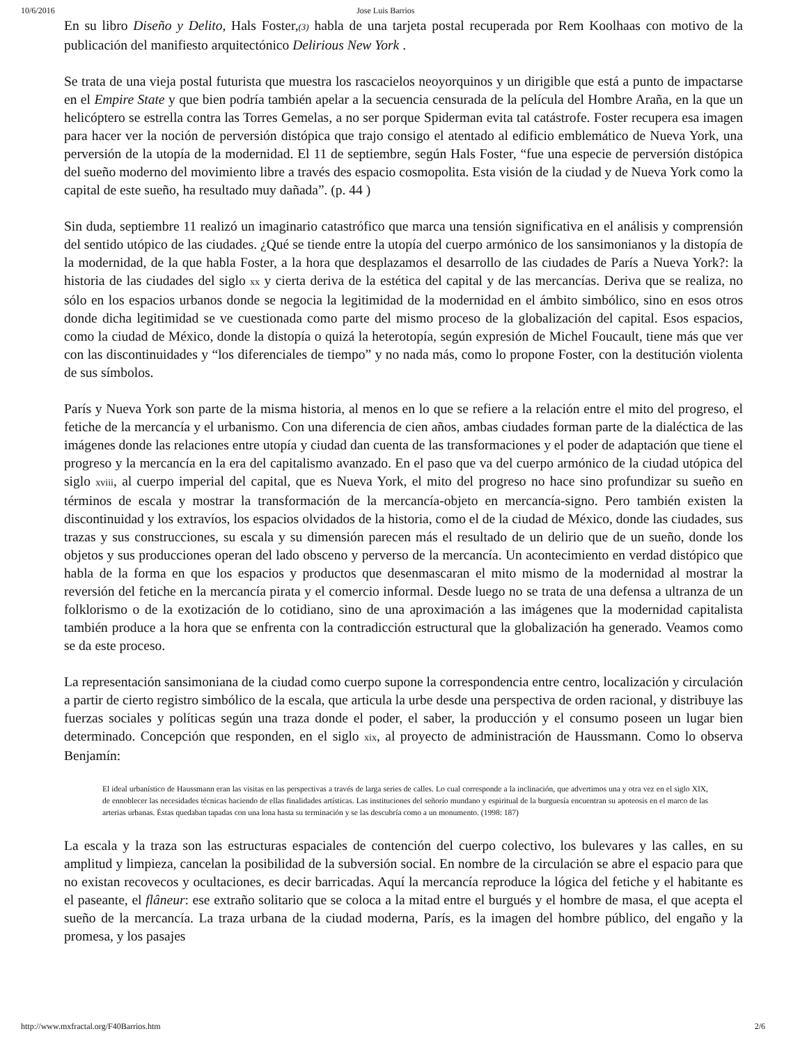10/6/2016 Jose Luis Barrios
En su libro Diseño y Delito, Hals Foster,(3) habla de una tarjeta postal recuperada por Rem Koolhaas con motivo de la publicación del manifiesto arquitectónico Delirious New York .
Se trata de una vieja postal futurista que muestra los rascacielos neoyorquinos y un dirigible que está a punto de impactarse en el Empire State y que bien podría también apelar a la secuencia censurada de la película del Hombre Araña, en la que un helicóptero se estrella contra las Torres Gemelas, a no ser porque Spiderman evita tal catástrofe. Foster recupera esa imagen para hacer ver la noción de perversión distópica que trajo consigo el atentado al edificio emblemático de Nueva York, una perversión de la utopía de la modernidad. El 11 de septiembre, según Hals Foster, “fue una especie de perversión distópica del sueño moderno del movimiento libre a través des espacio cosmopolita. Esta visión de la ciudad y de Nueva York como la capital de este sueño, ha resultado muy dañada”. (p. 44 )
Sin duda, septiembre 11 realizó un imaginario catastrófico que marca una tensión significativa en el análisis y comprensión del sentido utópico de las ciudades. ¿Qué se tiende entre la utopía del cuerpo armónico de los sansimonianos y la distopía de la modernidad, de la que habla Foster, a la hora que desplazamos el desarrollo de las ciudades de París a Nueva York?: la historia de las ciudades del siglo xx y cierta deriva de la estética del capital y de las mercancías. Deriva que se realiza, no sólo en los espacios urbanos donde se negocia la legitimidad de la modernidad en el ámbito simbólico, sino en esos otros donde dicha legitimidad se ve cuestionada como parte del mismo proceso de la globalización del capital. Esos espacios, como la ciudad de México, donde la distopía o quizá la heterotopía, según expresión de Michel Foucault, tiene más que ver con las discontinuidades y “los diferenciales de tiempo” y no nada más, como lo propone Foster, con la destitución violenta de sus símbolos.
París y Nueva York son parte de la misma historia, al menos en lo que se refiere a la relación entre el mito del progreso, el fetiche de la mercancía y el urbanismo. Con una diferencia de cien años, ambas ciudades forman parte de la dialéctica de las imágenes donde las relaciones entre utopía y ciudad dan cuenta de las transformaciones y el poder de adaptación que tiene el progreso y la mercancía en la era del capitalismo avanzado. En el paso que va del cuerpo armónico de la ciudad utópica del siglo xviii, al cuerpo imperial del capital, que es Nueva York, el mito del progreso no hace sino profundizar su sueño en términos de escala y mostrar la transformación de la mercancía-objeto en mercancía-signo. Pero también existen la discontinuidad y los extravíos, los espacios olvidados de la historia, como el de la ciudad de México, donde las ciudades, sus trazas y sus construcciones, su escala y su dimensión parecen más el resultado de un delirio que de un sueño, donde los objetos y sus producciones operan del lado obsceno y perverso de la mercancía. Un acontecimiento en verdad distópico que habla de la forma en que los espacios y productos que desenmascaran el mito mismo de la modernidad al mostrar la reversión del fetiche en la mercancía pirata y el comercio informal. Desde luego no se trata de una defensa a ultranza de un folklorismo o de la exotización de lo cotidiano, sino de una aproximación a las imágenes que la modernidad capitalista también produce a la hora que se enfrenta con la contradicción estructural que la globalización ha generado. Veamos como se da este proceso.
La representación sansimoniana de la ciudad como cuerpo supone la correspondencia entre centro, localización y circulación a partir de cierto registro simbólico de la escala, que articula la urbe desde una perspectiva de orden racional, y distribuye las fuerzas sociales y políticas según una traza donde el poder, el saber, la producción y el consumo poseen un lugar bien determinado. Concepción que responden, en el siglo xix, al proyecto de administración de Haussmann. Como lo observa Benjamín:
El ideal urbanístico de Haussmann eran las visitas en las perspectivas a través de larga series de calles. Lo cual corresponde a la inclinación, que advertimos una y otra vez en el siglo XIX, de ennoblecer las necesidades técnicas haciendo de ellas finalidades artísticas. Las instituciones del señorío mundano y espiritual de la burguesía encuentran su apoteosis en el marco de las arterias urbanas. Éstas quedaban tapadas con una lona hasta su terminación y se las descubría como a un monumento. (1998: 187)
La escala y la traza son las estructuras espaciales de contención del cuerpo colectivo, los bulevares y las calles, en su amplitud y limpieza, cancelan la posibilidad de la subversión social. En nombre de la circulación se abre el espacio para que no existan recovecos y ocultaciones, es decir barricadas. Aquí la mercancía reproduce la lógica del fetiche y el habitante es el paseante, el flâneur: ese extraño solitario que se coloca a la mitad entre el burgués y el hombre de masa, el que acepta el sueño de la mercancía. La traza urbana de la ciudad moderna, París, es la imagen del hombre público, del engaño y la promesa, y los pasajes
http://www.mxfractal.org/F40Barrios.htm 2/6